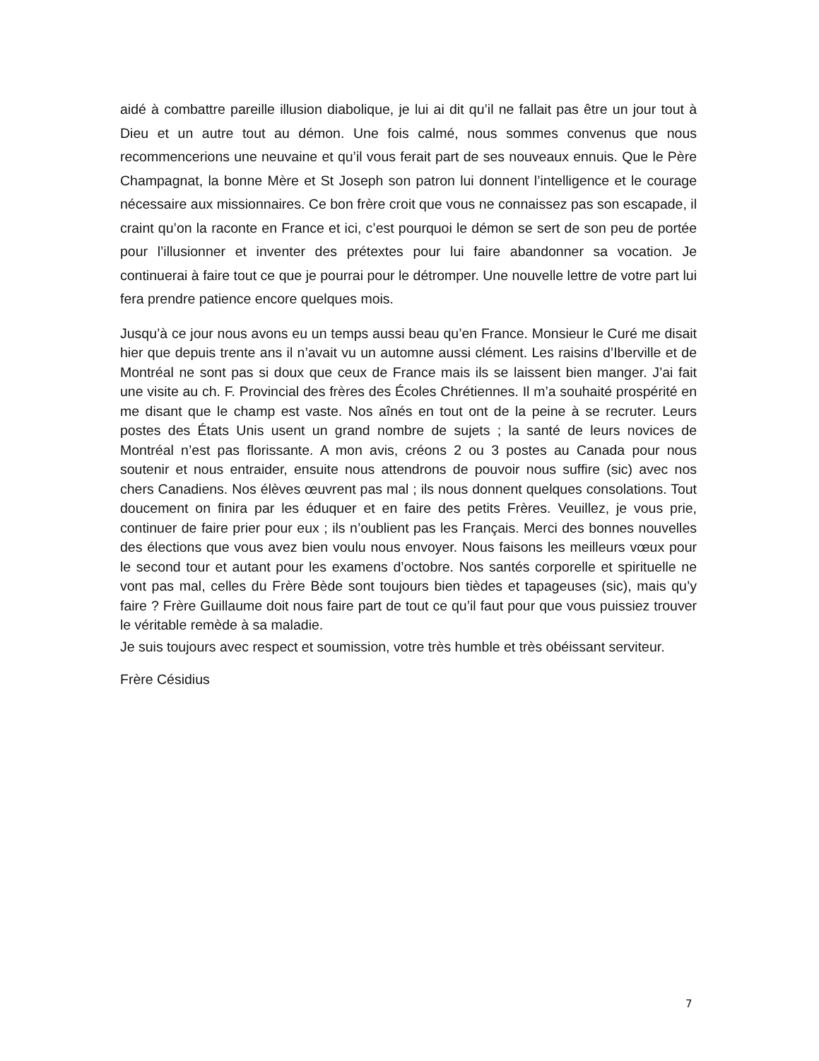aidé à combattre pareille illusion diabolique, je lui ai dit qu’il ne fallait pas être un jour tout à Dieu et un autre tout au démon. Une fois calmé, nous sommes convenus que nous recommencerions une neuvaine et qu’il vous ferait part de ses nouveaux ennuis. Que le Père Champagnat, la bonne Mère et St Joseph son patron lui donnent l’intelligence et le courage nécessaire aux missionnaires. Ce bon frère croit que vous ne connaissez pas son escapade, il craint qu’on la raconte en France et ici, c’est pourquoi le démon se sert de son peu de portée pour l’illusionner et inventer des prétextes pour lui faire abandonner sa vocation. Je continuerai à faire tout ce que je pourrai pour le détromper. Une nouvelle lettre de votre part lui fera prendre patience encore quelques mois.
Jusqu’à ce jour nous avons eu un temps aussi beau qu’en France. Monsieur le Curé me disait hier que depuis trente ans il n’avait vu un automne aussi clément. Les raisins d’Iberville et de Montréal ne sont pas si doux que ceux de France mais ils se laissent bien manger. J’ai fait une visite au ch. F. Provincial des frères des Écoles Chrétiennes. Il m’a souhaité prospérité en me disant que le champ est vaste. Nos aînés en tout ont de la peine à se recruter. Leurs postes des États Unis usent un grand nombre de sujets ; la santé de leurs novices de Montréal n’est pas florissante. A mon avis, créons 2 ou 3 postes au Canada pour nous soutenir et nous entraider, ensuite nous attendrons de pouvoir nous suffire (sic) avec nos chers Canadiens. Nos élèves œuvrent pas mal ; ils nous donnent quelques consolations. Tout doucement on finira par les éduquer et en faire des petits Frères. Veuillez, je vous prie, continuer de faire prier pour eux ; ils n’oublient pas les Français. Merci des bonnes nouvelles des élections que vous avez bien voulu nous envoyer. Nous faisons les meilleurs vœux pour le second tour et autant pour les examens d’octobre. Nos santés corporelle et spirituelle ne vont pas mal, celles du Frère Bède sont toujours bien tièdes et tapageuses (sic), mais qu’y faire ? Frère Guillaume doit nous faire part de tout ce qu’il faut pour que vous puissiez trouver le véritable remède à sa maladie.
Je suis toujours avec respect et soumission, votre très humble et très obéissant serviteur.
Frère Césidius
7